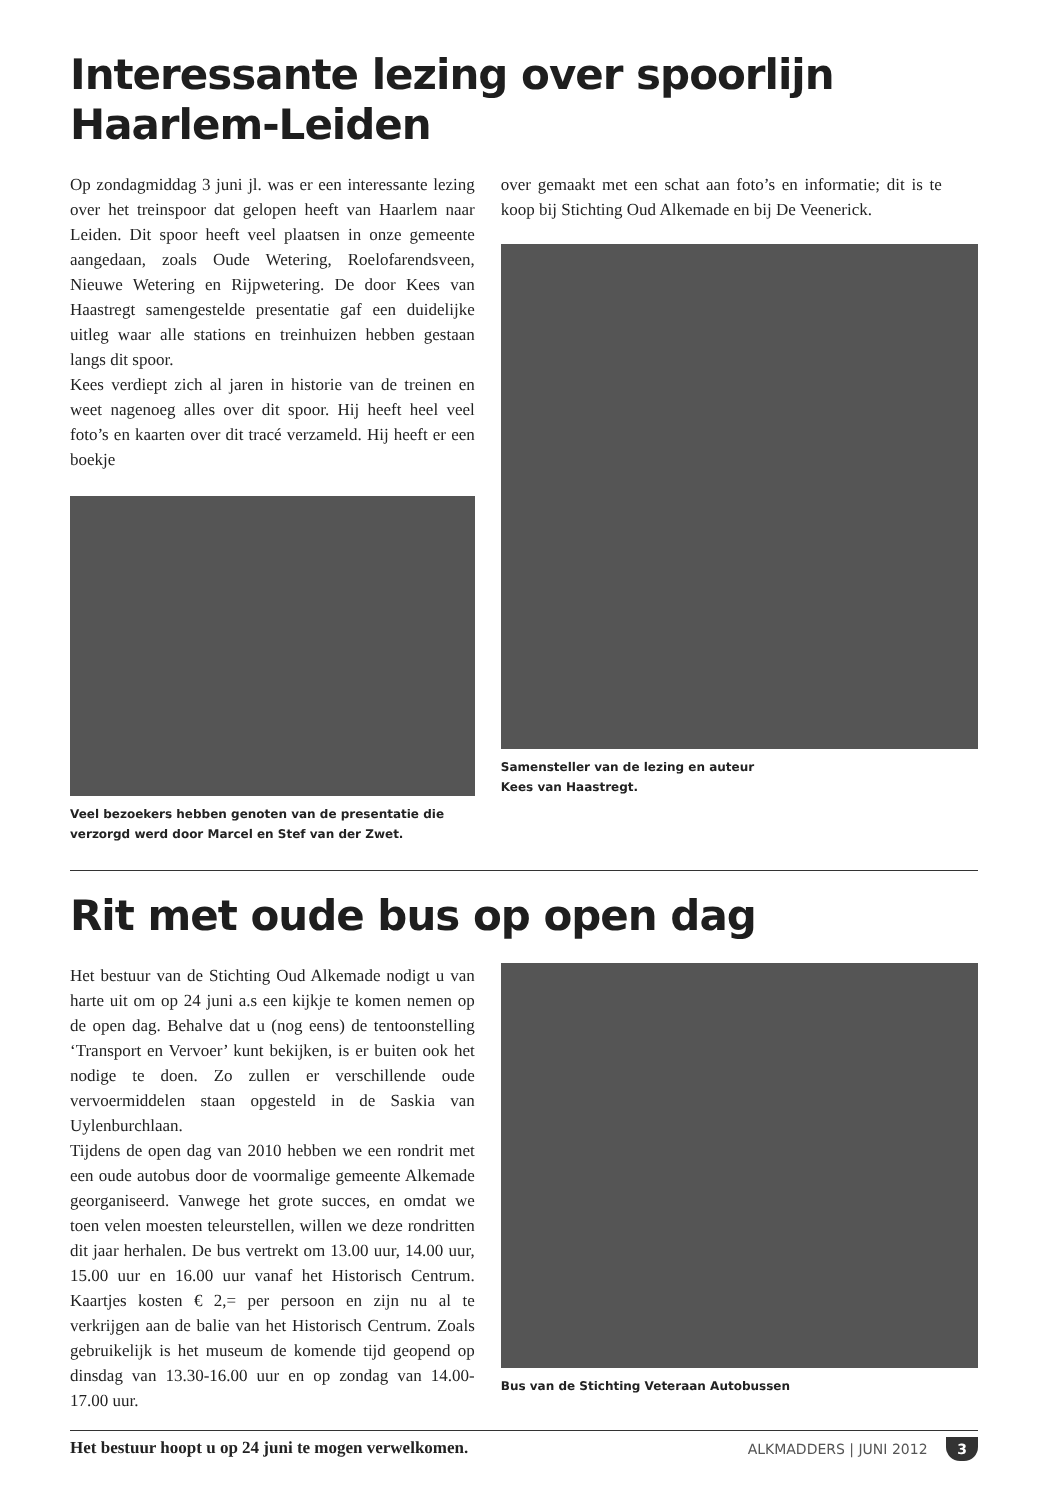Interessante lezing over spoorlijn Haarlem-Leiden
Op zondagmiddag 3 juni jl. was er een interessante lezing over het treinspoor dat gelopen heeft van Haarlem naar Leiden. Dit spoor heeft veel plaatsen in onze gemeente aangedaan, zoals Oude Wetering, Roelofarendsveen, Nieuwe Wetering en Rijpwetering. De door Kees van Haastregt samengestelde presentatie gaf een duidelijke uitleg waar alle stations en treinhuizen hebben gestaan langs dit spoor.
Kees verdiept zich al jaren in historie van de treinen en weet nagenoeg alles over dit spoor. Hij heeft heel veel foto’s en kaarten over dit tracé verzameld. Hij heeft er een boekje
Veel bezoekers hebben genoten van de presentatie die verzorgd werd door Marcel en Stef van der Zwet.
over gemaakt met een schat aan foto’s en informatie; dit is te koop bij Stichting Oud Alkemade en bij De Veenerick.
Samensteller van de lezing en auteur
Kees van Haastregt.
Rit met oude bus op open dag
Het bestuur van de Stichting Oud Alkemade nodigt u van harte uit om op 24 juni a.s een kijkje te komen nemen op de open dag. Behalve dat u (nog eens) de tentoonstelling ‘Transport en Vervoer’ kunt bekijken, is er buiten ook het nodige te doen. Zo zullen er verschillende oude vervoermiddelen staan opgesteld in de Saskia van Uylenburchlaan.
Tijdens de open dag van 2010 hebben we een rondrit met een oude autobus door de voormalige gemeente Alkemade georganiseerd. Vanwege het grote succes, en omdat we toen velen moesten teleurstellen, willen we deze rondritten dit jaar herhalen. De bus vertrekt om 13.00 uur, 14.00 uur, 15.00 uur en 16.00 uur vanaf het Historisch Centrum. Kaartjes kosten € 2,= per persoon en zijn nu al te verkrijgen aan de balie van het Historisch Centrum. Zoals gebruikelijk is het museum de komende tijd geopend op dinsdag van 13.30-16.00 uur en op zondag van 14.00-17.00 uur.
Het bestuur hoopt u op 24 juni te mogen verwelkomen.
Bus van de Stichting Veteraan Autobussen
ALKMADDERS | JUNI 2012 3